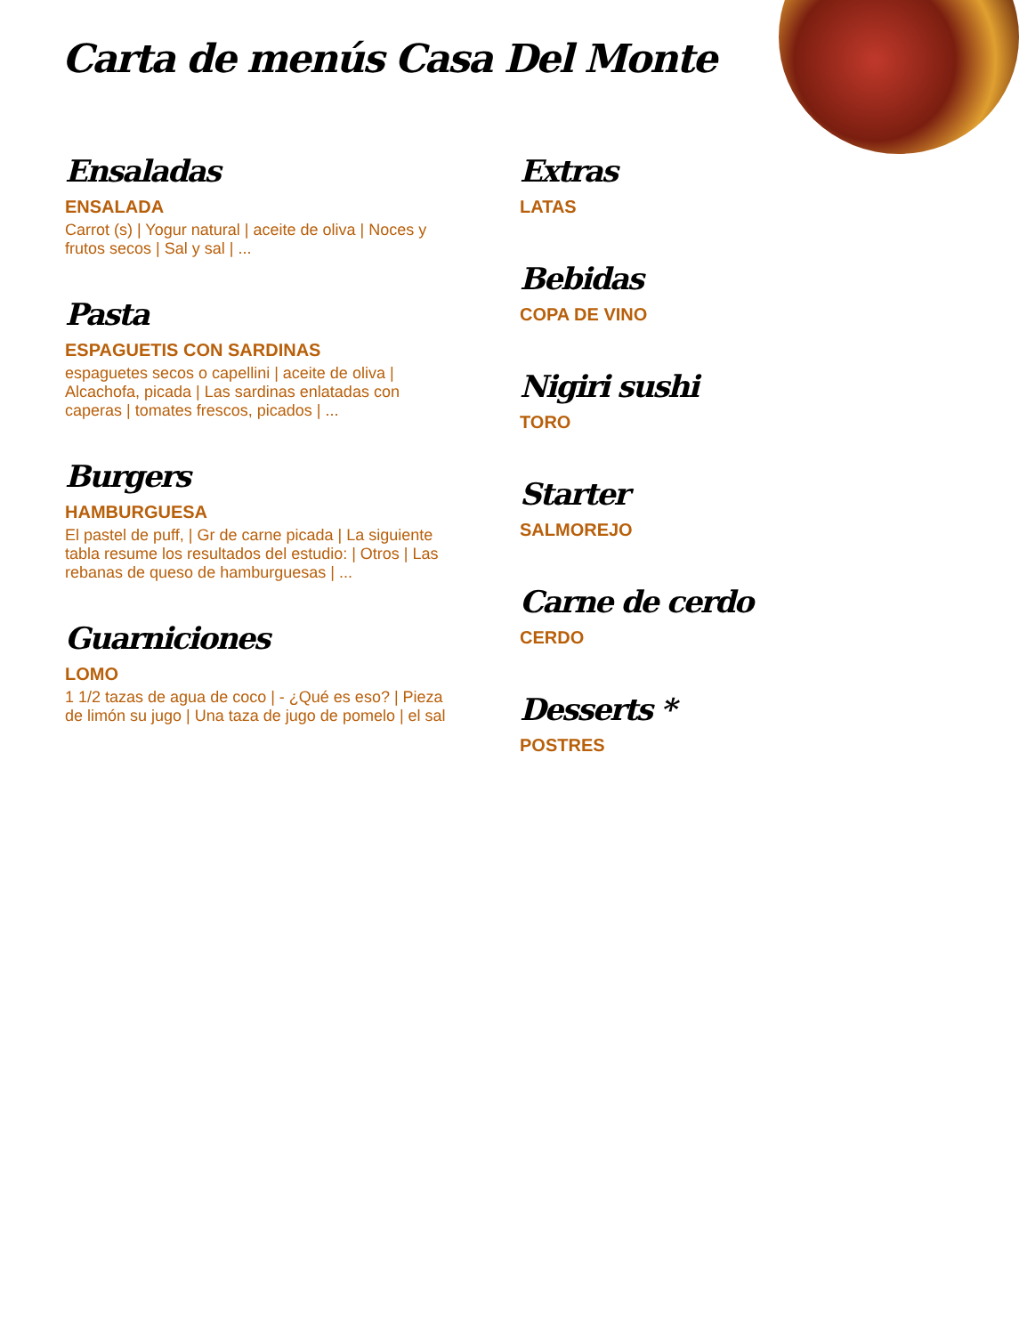Carta de menús Casa Del Monte
Ensaladas
ENSALADA
Carrot (s) | Yogur natural | aceite de oliva | Noces y frutos secos | Sal y sal | ...
Pasta
ESPAGUETIS CON SARDINAS
espaguetes secos o capellini | aceite de oliva | Alcachofa, picada | Las sardinas enlatadas con caperas | tomates frescos, picados | ...
Burgers
HAMBURGUESA
El pastel de puff, | Gr de carne picada | La siguiente tabla resume los resultados del estudio: | Otros | Las rebanas de queso de hamburguesas | ...
Guarniciones
LOMO
1 1/2 tazas de agua de coco | - ¿Qué es eso? | Pieza de limón su jugo | Una taza de jugo de pomelo | el sal
Extras
LATAS
Bebidas
COPA DE VINO
Nigiri sushi
TORO
Starter
SALMOREJO
Carne de cerdo
CERDO
Desserts *
POSTRES